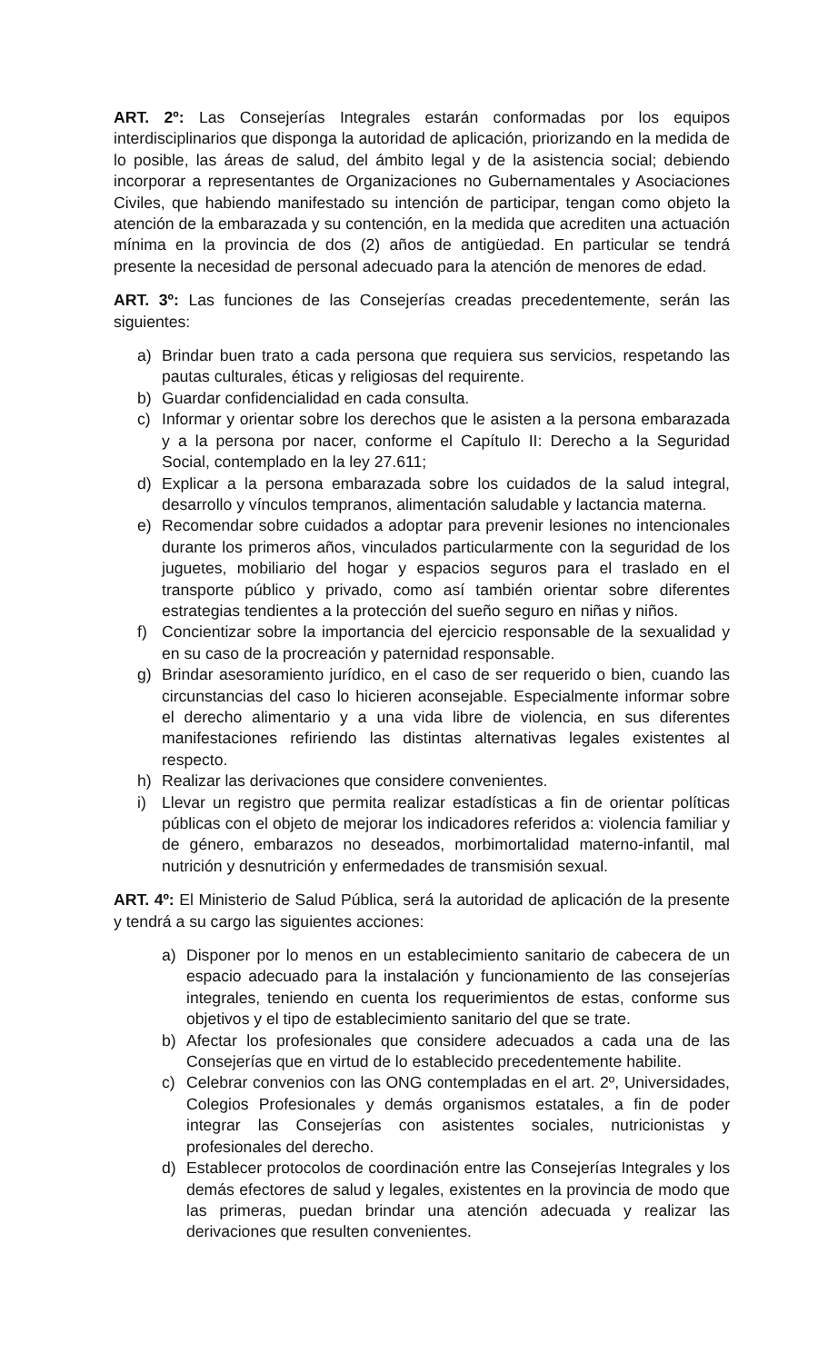ART. 2º: Las Consejerías Integrales estarán conformadas por los equipos interdisciplinarios que disponga la autoridad de aplicación, priorizando en la medida de lo posible, las áreas de salud, del ámbito legal y de la asistencia social; debiendo incorporar a representantes de Organizaciones no Gubernamentales y Asociaciones Civiles, que habiendo manifestado su intención de participar, tengan como objeto la atención de la embarazada y su contención, en la medida que acrediten una actuación mínima en la provincia de dos (2) años de antigüedad. En particular se tendrá presente la necesidad de personal adecuado para la atención de menores de edad.
ART. 3º: Las funciones de las Consejerías creadas precedentemente, serán las siguientes:
a) Brindar buen trato a cada persona que requiera sus servicios, respetando las pautas culturales, éticas y religiosas del requirente.
b) Guardar confidencialidad en cada consulta.
c) Informar y orientar sobre los derechos que le asisten a la persona embarazada y a la persona por nacer, conforme el Capítulo II: Derecho a la Seguridad Social, contemplado en la ley 27.611;
d) Explicar a la persona embarazada sobre los cuidados de la salud integral, desarrollo y vínculos tempranos, alimentación saludable y lactancia materna.
e) Recomendar sobre cuidados a adoptar para prevenir lesiones no intencionales durante los primeros años, vinculados particularmente con la seguridad de los juguetes, mobiliario del hogar y espacios seguros para el traslado en el transporte público y privado, como así también orientar sobre diferentes estrategias tendientes a la protección del sueño seguro en niñas y niños.
f) Concientizar sobre la importancia del ejercicio responsable de la sexualidad y en su caso de la procreación y paternidad responsable.
g) Brindar asesoramiento jurídico, en el caso de ser requerido o bien, cuando las circunstancias del caso lo hicieren aconsejable. Especialmente informar sobre el derecho alimentario y a una vida libre de violencia, en sus diferentes manifestaciones refiriendo las distintas alternativas legales existentes al respecto.
h) Realizar las derivaciones que considere convenientes.
i) Llevar un registro que permita realizar estadísticas a fin de orientar políticas públicas con el objeto de mejorar los indicadores referidos a: violencia familiar y de género, embarazos no deseados, morbimortalidad materno-infantil, mal nutrición y desnutrición y enfermedades de transmisión sexual.
ART. 4º: El Ministerio de Salud Pública, será la autoridad de aplicación de la presente y tendrá a su cargo las siguientes acciones:
a) Disponer por lo menos en un establecimiento sanitario de cabecera de un espacio adecuado para la instalación y funcionamiento de las consejerías integrales, teniendo en cuenta los requerimientos de estas, conforme sus objetivos y el tipo de establecimiento sanitario del que se trate.
b) Afectar los profesionales que considere adecuados a cada una de las Consejerías que en virtud de lo establecido precedentemente habilite.
c) Celebrar convenios con las ONG contempladas en el art. 2º, Universidades, Colegios Profesionales y demás organismos estatales, a fin de poder integrar las Consejerías con asistentes sociales, nutricionistas y profesionales del derecho.
d) Establecer protocolos de coordinación entre las Consejerías Integrales y los demás efectores de salud y legales, existentes en la provincia de modo que las primeras, puedan brindar una atención adecuada y realizar las derivaciones que resulten convenientes.